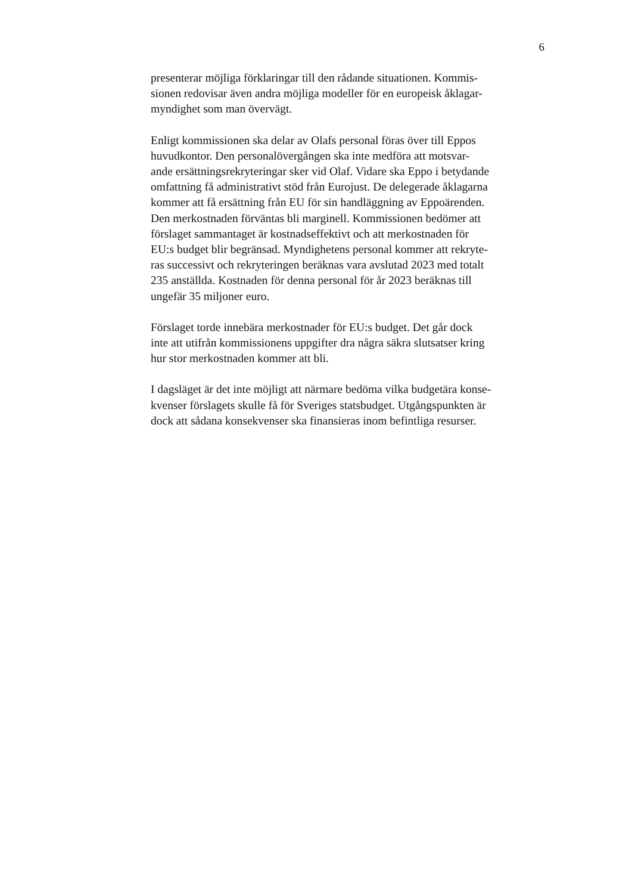6
presenterar möjliga förklaringar till den rådande situationen. Kommis-
sionen redovisar även andra möjliga modeller för en europeisk åklagar-
myndighet som man övervägt.
Enligt kommissionen ska delar av Olafs personal föras över till Eppos
huvudkontor. Den personalövergången ska inte medföra att motsvar-
ande ersättningsrekryteringar sker vid Olaf. Vidare ska Eppo i betydande
omfattning få administrativt stöd från Eurojust. De delegerade åklagarna
kommer att få ersättning från EU för sin handläggning av Eppoärenden.
Den merkostnaden förväntas bli marginell. Kommissionen bedömer att
förslaget sammantaget är kostnadseffektivt och att merkostnaden för
EU:s budget blir begränsad. Myndighetens personal kommer att rekryte-
ras successivt och rekryteringen beräknas vara avslutad 2023 med totalt
235 anställda. Kostnaden för denna personal för år 2023 beräknas till
ungefär 35 miljoner euro.
Förslaget torde innebära merkostnader för EU:s budget. Det går dock
inte att utifrån kommissionens uppgifter dra några säkra slutsatser kring
hur stor merkostnaden kommer att bli.
I dagsläget är det inte möjligt att närmare bedöma vilka budgetära konse-
kvenser förslagets skulle få för Sveriges statsbudget. Utgångspunkten är
dock att sådana konsekvenser ska finansieras inom befintliga resurser.